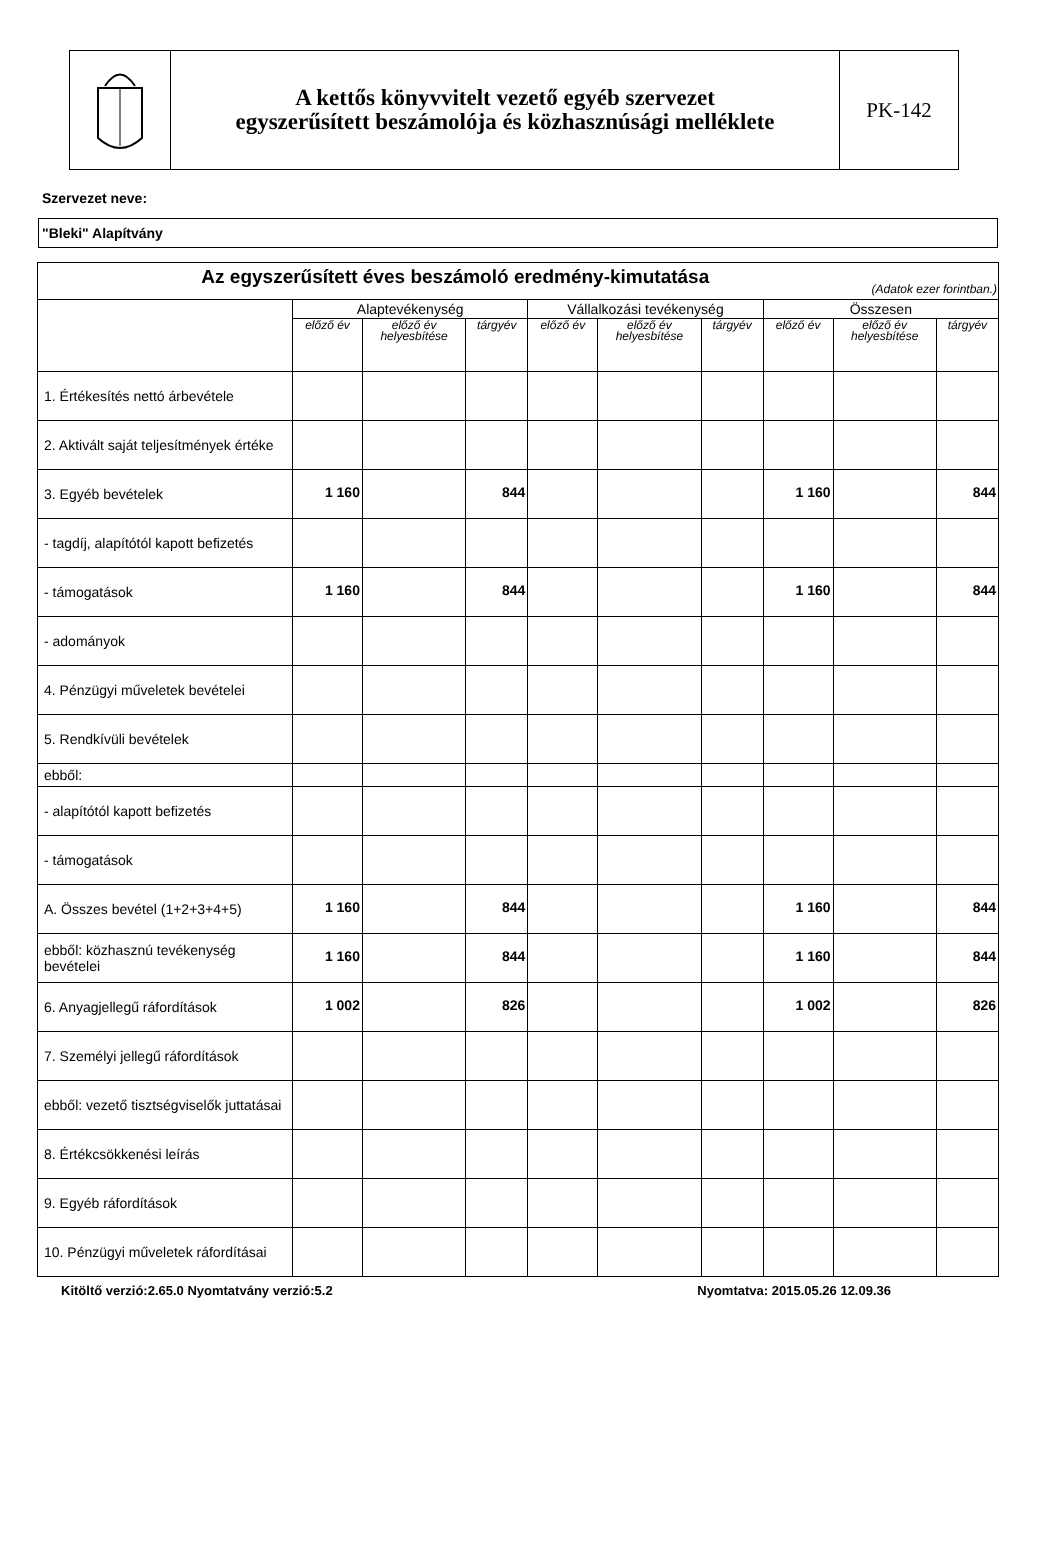| | A kettős könyvvitelt vezető egyéb szervezet egyszerűsített beszámolója és közhasznúsági melléklete | PK-142 |
Szervezet neve:
"Bleki" Alapítvány
| Az egyszerűsített éves beszámoló eredmény-kimutatása (Adatok ezer forintban.) | | | | | | | | | |
| --- | --- | --- | --- | --- | --- | --- | --- | --- | --- |
| | Alaptevékenység | | | Vállalkozási tevékenység | | | Összesen | | |
| | előző év | előző év helyesbítése | tárgyév | előző év | előző év helyesbítése | tárgyév | előző év | előző év helyesbítése | tárgyév |
| 1. Értékesítés nettó árbevétele | | | | | | | | | |
| 2. Aktivált saját teljesítmények értéke | | | | | | | | | |
| 3. Egyéb bevételek | 1 160 | | 844 | | | | 1 160 | | 844 |
| - tagdíj, alapítótól kapott befizetés | | | | | | | | | |
| - támogatások | 1 160 | | 844 | | | | 1 160 | | 844 |
| - adományok | | | | | | | | | |
| 4. Pénzügyi műveletek bevételei | | | | | | | | | |
| 5. Rendkívüli bevételek | | | | | | | | | |
| ebből: | | | | | | | | | |
| - alapítótól kapott befizetés | | | | | | | | | |
| - támogatások | | | | | | | | | |
| A. Összes bevétel (1+2+3+4+5) | 1 160 | | 844 | | | | 1 160 | | 844 |
| ebből: közhasznú tevékenység bevételei | 1 160 | | 844 | | | | 1 160 | | 844 |
| 6. Anyagjellegű ráfordítások | 1 002 | | 826 | | | | 1 002 | | 826 |
| 7. Személyi jellegű ráfordítások | | | | | | | | | |
| ebből: vezető tisztségviselők juttatásai | | | | | | | | | |
| 8. Értékcsökkenési leírás | | | | | | | | | |
| 9. Egyéb ráfordítások | | | | | | | | | |
| 10. Pénzügyi műveletek ráfordításai | | | | | | | | | |
Kitöltő verzió:2.65.0 Nyomtatvány verzió:5.2 Nyomtatva: 2015.05.26 12.09.36